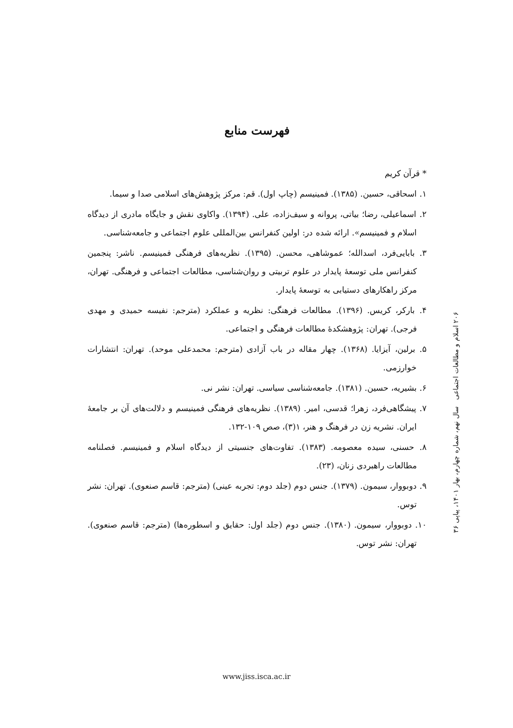فهرست منابع
* قرآن کریم
۱. اسحاقی، حسین. (۱۳۸۵). فمینیسم (چاپ اول). قم: مرکز پژوهش‌های اسلامی صدا و سیما.
۲. اسماعیلی، رضا؛ بیاتی، پروانه و سیف‌زاده، علی. (۱۳۹۴). واکاوی نقش و جایگاه مادری از دیدگاه اسلام و فمینیسم». ارائه شده در: اولین کنفرانس بین‌المللی علوم اجتماعی و جامعه‌شناسی.
۳. بابایی‌فرد، اسدالله؛ عموشاهی، محسن. (۱۳۹۵). نظریه‌های فرهنگی فمینیسم. ناشر: پنجمین کنفرانس ملی توسعۀ پایدار در علوم تربیتی و روان‌شناسی، مطالعات اجتماعی و فرهنگی. تهران، مرکز راهکارهای دستیابی به توسعۀ پایدار.
۴. بارکر، کریس. (۱۳۹۶). مطالعات فرهنگی: نظریه و عملکرد (مترجم: نفیسه حمیدی و مهدی فرجی). تهران: پژوهشکدۀ مطالعات فرهنگی و اجتماعی.
۵. برلین، آیزایا. (۱۳۶۸). چهار مقاله در باب آزادی (مترجم: محمدعلی موحد). تهران: انتشارات خوارزمی.
۶. بشیریه، حسین. (۱۳۸۱). جامعه‌شناسی سیاسی. تهران: نشر نی.
۷. پیشگاهی‌فرد، زهرا؛ قدسی، امیر. (۱۳۸۹). نظریه‌های فرهنگی فمینیسم و دلالت‌های آن بر جامعۀ ایران. نشریه زن در فرهنگ و هنر، ۱(۳)، صص ۱۰۹-۱۳۲.
۸. حسنی، سیده معصومه. (۱۳۸۳). تفاوت‌های جنسیتی از دیدگاه اسلام و فمینیسم. فصلنامه مطالعات راهبردی زنان، (۲۳).
۹. دوبووار، سیمون. (۱۳۷۹). جنس دوم (جلد دوم: تجربه عینی) (مترجم: قاسم صنعوی). تهران: نشر توس.
۱۰. دوبووار، سیمون. (۱۳۸۰). جنس دوم (جلد اول: حقایق و اسطوره‌ها) (مترجم: قاسم صنعوی). تهران: نشر توس.
۲۰۶ اسلام و مطالعات اجتماعی سال نهم، شماره چهارم، بهار ۱۴۰۱، پیاپی ۳۶
www.jiss.isca.ac.ir